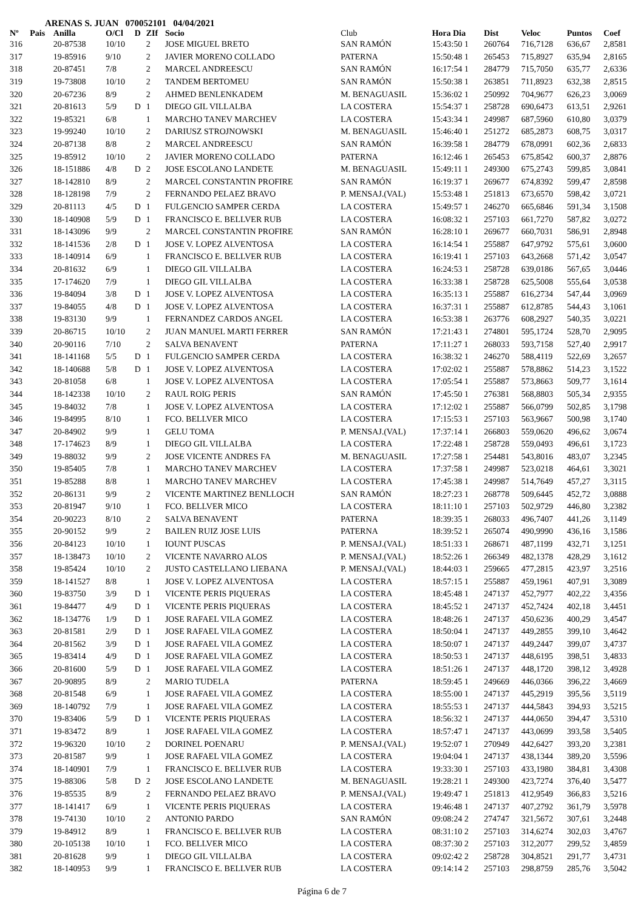ARENAS S. JUAN 070052101 04/04/2021
| Nº | Pais | Anilla | O/Cl | D | ZIf | Socio | Club | Hora Dia | Dist | Veloc | Puntos | Coef |
| --- | --- | --- | --- | --- | --- | --- | --- | --- | --- | --- | --- | --- |
| 316 | | 20-87538 | 10/10 | | 2 | JOSE MIGUEL BRETO | SAN RAMÓN | 15:43:50 1 | 260764 | 716,7128 | 636,67 | 2,8581 |
| 317 | | 19-85916 | 9/10 | | 2 | JAVIER MORENO COLLADO | PATERNA | 15:50:48 1 | 265453 | 715,8927 | 635,94 | 2,8165 |
| 318 | | 20-87451 | 7/8 | | 2 | MARCEL ANDREESCU | SAN RAMÓN | 16:17:54 1 | 284779 | 715,7050 | 635,77 | 2,6336 |
| 319 | | 19-73808 | 10/10 | | 2 | TANDEM BERTOMEU | SAN RAMÓN | 15:50:38 1 | 263851 | 711,8923 | 632,38 | 2,8515 |
| 320 | | 20-67236 | 8/9 | | 2 | AHMED BENLENKADEM | M. BENAGUASIL | 15:36:02 1 | 250992 | 704,9677 | 626,23 | 3,0069 |
| 321 | | 20-81613 | 5/9 | D | 1 | DIEGO GIL VILLALBA | LA COSTERA | 15:54:37 1 | 258728 | 690,6473 | 613,51 | 2,9261 |
| 322 | | 19-85321 | 6/8 | | 1 | MARCHO TANEV MARCHEV | LA COSTERA | 15:43:34 1 | 249987 | 687,5960 | 610,80 | 3,0379 |
| 323 | | 19-99240 | 10/10 | | 2 | DARIUSZ STROJNOWSKI | M. BENAGUASIL | 15:46:40 1 | 251272 | 685,2873 | 608,75 | 3,0317 |
| 324 | | 20-87138 | 8/8 | | 2 | MARCEL ANDREESCU | SAN RAMÓN | 16:39:58 1 | 284779 | 678,0991 | 602,36 | 2,6833 |
| 325 | | 19-85912 | 10/10 | | 2 | JAVIER MORENO COLLADO | PATERNA | 16:12:46 1 | 265453 | 675,8542 | 600,37 | 2,8876 |
| 326 | | 18-151886 | 4/8 | D | 2 | JOSE ESCOLANO LANDETE | M. BENAGUASIL | 15:49:11 1 | 249300 | 675,2743 | 599,85 | 3,0841 |
| 327 | | 18-142810 | 8/9 | | 2 | MARCEL CONSTANTIN PROFIRE | SAN RAMÓN | 16:19:37 1 | 269677 | 674,8392 | 599,47 | 2,8598 |
| 328 | | 18-128198 | 7/9 | | 2 | FERNANDO PELAEZ BRAVO | P. MENSAJ.(VAL) | 15:53:48 1 | 251813 | 673,6570 | 598,42 | 3,0721 |
| 329 | | 20-81113 | 4/5 | D | 1 | FULGENCIO SAMPER CERDA | LA COSTERA | 15:49:57 1 | 246270 | 665,6846 | 591,34 | 3,1508 |
| 330 | | 18-140908 | 5/9 | D | 1 | FRANCISCO E. BELLVER RUB | LA COSTERA | 16:08:32 1 | 257103 | 661,7270 | 587,82 | 3,0272 |
| 331 | | 18-143096 | 9/9 | | 2 | MARCEL CONSTANTIN PROFIRE | SAN RAMÓN | 16:28:10 1 | 269677 | 660,7031 | 586,91 | 2,8948 |
| 332 | | 18-141536 | 2/8 | D | 1 | JOSE V. LOPEZ ALVENTOSA | LA COSTERA | 16:14:54 1 | 255887 | 647,9792 | 575,61 | 3,0600 |
| 333 | | 18-140914 | 6/9 | | 1 | FRANCISCO E. BELLVER RUB | LA COSTERA | 16:19:41 1 | 257103 | 643,2668 | 571,42 | 3,0547 |
| 334 | | 20-81632 | 6/9 | | 1 | DIEGO GIL VILLALBA | LA COSTERA | 16:24:53 1 | 258728 | 639,0186 | 567,65 | 3,0446 |
| 335 | | 17-174620 | 7/9 | | 1 | DIEGO GIL VILLALBA | LA COSTERA | 16:33:38 1 | 258728 | 625,5008 | 555,64 | 3,0538 |
| 336 | | 19-84094 | 3/8 | D | 1 | JOSE V. LOPEZ ALVENTOSA | LA COSTERA | 16:35:13 1 | 255887 | 616,2734 | 547,44 | 3,0969 |
| 337 | | 19-84055 | 4/8 | D | 1 | JOSE V. LOPEZ ALVENTOSA | LA COSTERA | 16:37:31 1 | 255887 | 612,8785 | 544,43 | 3,1061 |
| 338 | | 19-83130 | 9/9 | | 1 | FERNANDEZ CARDOS ANGEL | LA COSTERA | 16:53:38 1 | 263776 | 608,2927 | 540,35 | 3,0221 |
| 339 | | 20-86715 | 10/10 | | 2 | JUAN MANUEL MARTI FERRER | SAN RAMÓN | 17:21:43 1 | 274801 | 595,1724 | 528,70 | 2,9095 |
| 340 | | 20-90116 | 7/10 | | 2 | SALVA BENAVENT | PATERNA | 17:11:27 1 | 268033 | 593,7158 | 527,40 | 2,9917 |
| 341 | | 18-141168 | 5/5 | D | 1 | FULGENCIO SAMPER CERDA | LA COSTERA | 16:38:32 1 | 246270 | 588,4119 | 522,69 | 3,2657 |
| 342 | | 18-140688 | 5/8 | D | 1 | JOSE V. LOPEZ ALVENTOSA | LA COSTERA | 17:02:02 1 | 255887 | 578,8862 | 514,23 | 3,1522 |
| 343 | | 20-81058 | 6/8 | | 1 | JOSE V. LOPEZ ALVENTOSA | LA COSTERA | 17:05:54 1 | 255887 | 573,8663 | 509,77 | 3,1614 |
| 344 | | 18-142338 | 10/10 | | 2 | RAUL ROIG PERIS | SAN RAMÓN | 17:45:50 1 | 276381 | 568,8803 | 505,34 | 2,9355 |
| 345 | | 19-84032 | 7/8 | | 1 | JOSE V. LOPEZ ALVENTOSA | LA COSTERA | 17:12:02 1 | 255887 | 566,0799 | 502,85 | 3,1798 |
| 346 | | 19-84995 | 8/10 | | 1 | FCO. BELLVER MICO | LA COSTERA | 17:15:53 1 | 257103 | 563,9667 | 500,98 | 3,1740 |
| 347 | | 20-84902 | 9/9 | | 1 | GELU TOMA | P. MENSAJ.(VAL) | 17:37:14 1 | 266803 | 559,0620 | 496,62 | 3,0674 |
| 348 | | 17-174623 | 8/9 | | 1 | DIEGO GIL VILLALBA | LA COSTERA | 17:22:48 1 | 258728 | 559,0493 | 496,61 | 3,1723 |
| 349 | | 19-88032 | 9/9 | | 2 | JOSE VICENTE ANDRES FA | M. BENAGUASIL | 17:27:58 1 | 254481 | 543,8016 | 483,07 | 3,2345 |
| 350 | | 19-85405 | 7/8 | | 1 | MARCHO TANEV MARCHEV | LA COSTERA | 17:37:58 1 | 249987 | 523,0218 | 464,61 | 3,3021 |
| 351 | | 19-85288 | 8/8 | | 1 | MARCHO TANEV MARCHEV | LA COSTERA | 17:45:38 1 | 249987 | 514,7649 | 457,27 | 3,3115 |
| 352 | | 20-86131 | 9/9 | | 2 | VICENTE MARTINEZ BENLLOCH | SAN RAMÓN | 18:27:23 1 | 268778 | 509,6445 | 452,72 | 3,0888 |
| 353 | | 20-81947 | 9/10 | | 1 | FCO. BELLVER MICO | LA COSTERA | 18:11:10 1 | 257103 | 502,9729 | 446,80 | 3,2382 |
| 354 | | 20-90223 | 8/10 | | 2 | SALVA BENAVENT | PATERNA | 18:39:35 1 | 268033 | 496,7407 | 441,26 | 3,1149 |
| 355 | | 20-90152 | 9/9 | | 2 | BAILEN RUIZ JOSE LUIS | PATERNA | 18:39:52 1 | 265074 | 490,9990 | 436,16 | 3,1586 |
| 356 | | 20-84123 | 10/10 | | 1 | IOUNT PUSCAS | P. MENSAJ.(VAL) | 18:51:33 1 | 268671 | 487,1199 | 432,71 | 3,1251 |
| 357 | | 18-138473 | 10/10 | | 2 | VICENTE NAVARRO ALOS | P. MENSAJ.(VAL) | 18:52:26 1 | 266349 | 482,1378 | 428,29 | 3,1612 |
| 358 | | 19-85424 | 10/10 | | 2 | JUSTO CASTELLANO LIEBANA | P. MENSAJ.(VAL) | 18:44:03 1 | 259665 | 477,2815 | 423,97 | 3,2516 |
| 359 | | 18-141527 | 8/8 | | 1 | JOSE V. LOPEZ ALVENTOSA | LA COSTERA | 18:57:15 1 | 255887 | 459,1961 | 407,91 | 3,3089 |
| 360 | | 19-83750 | 3/9 | D | 1 | VICENTE PERIS PIQUERAS | LA COSTERA | 18:45:48 1 | 247137 | 452,7977 | 402,22 | 3,4356 |
| 361 | | 19-84477 | 4/9 | D | 1 | VICENTE PERIS PIQUERAS | LA COSTERA | 18:45:52 1 | 247137 | 452,7424 | 402,18 | 3,4451 |
| 362 | | 18-134776 | 1/9 | D | 1 | JOSE RAFAEL VILA GOMEZ | LA COSTERA | 18:48:26 1 | 247137 | 450,6236 | 400,29 | 3,4547 |
| 363 | | 20-81581 | 2/9 | D | 1 | JOSE RAFAEL VILA GOMEZ | LA COSTERA | 18:50:04 1 | 247137 | 449,2855 | 399,10 | 3,4642 |
| 364 | | 20-81562 | 3/9 | D | 1 | JOSE RAFAEL VILA GOMEZ | LA COSTERA | 18:50:07 1 | 247137 | 449,2447 | 399,07 | 3,4737 |
| 365 | | 19-83414 | 4/9 | D | 1 | JOSE RAFAEL VILA GOMEZ | LA COSTERA | 18:50:53 1 | 247137 | 448,6195 | 398,51 | 3,4833 |
| 366 | | 20-81600 | 5/9 | D | 1 | JOSE RAFAEL VILA GOMEZ | LA COSTERA | 18:51:26 1 | 247137 | 448,1720 | 398,12 | 3,4928 |
| 367 | | 20-90895 | 8/9 | | 2 | MARIO TUDELA | PATERNA | 18:59:45 1 | 249669 | 446,0366 | 396,22 | 3,4669 |
| 368 | | 20-81548 | 6/9 | | 1 | JOSE RAFAEL VILA GOMEZ | LA COSTERA | 18:55:00 1 | 247137 | 445,2919 | 395,56 | 3,5119 |
| 369 | | 18-140792 | 7/9 | | 1 | JOSE RAFAEL VILA GOMEZ | LA COSTERA | 18:55:53 1 | 247137 | 444,5843 | 394,93 | 3,5215 |
| 370 | | 19-83406 | 5/9 | D | 1 | VICENTE PERIS PIQUERAS | LA COSTERA | 18:56:32 1 | 247137 | 444,0650 | 394,47 | 3,5310 |
| 371 | | 19-83472 | 8/9 | | 1 | JOSE RAFAEL VILA GOMEZ | LA COSTERA | 18:57:47 1 | 247137 | 443,0699 | 393,58 | 3,5405 |
| 372 | | 19-96320 | 10/10 | | 2 | DORINEL POENARU | P. MENSAJ.(VAL) | 19:52:07 1 | 270949 | 442,6427 | 393,20 | 3,2381 |
| 373 | | 20-81587 | 9/9 | | 1 | JOSE RAFAEL VILA GOMEZ | LA COSTERA | 19:04:04 1 | 247137 | 438,1344 | 389,20 | 3,5596 |
| 374 | | 18-140901 | 7/9 | | 1 | FRANCISCO E. BELLVER RUB | LA COSTERA | 19:33:30 1 | 257103 | 433,1980 | 384,81 | 3,4308 |
| 375 | | 19-88306 | 5/8 | D | 2 | JOSE ESCOLANO LANDETE | M. BENAGUASIL | 19:28:21 1 | 249300 | 423,7274 | 376,40 | 3,5477 |
| 376 | | 19-85535 | 8/9 | | 2 | FERNANDO PELAEZ BRAVO | P. MENSAJ.(VAL) | 19:49:47 1 | 251813 | 412,9549 | 366,83 | 3,5216 |
| 377 | | 18-141417 | 6/9 | | 1 | VICENTE PERIS PIQUERAS | LA COSTERA | 19:46:48 1 | 247137 | 407,2792 | 361,79 | 3,5978 |
| 378 | | 19-74130 | 10/10 | | 2 | ANTONIO PARDO | SAN RAMÓN | 09:08:24 2 | 274747 | 321,5672 | 307,61 | 3,2448 |
| 379 | | 19-84912 | 8/9 | | 1 | FRANCISCO E. BELLVER RUB | LA COSTERA | 08:31:10 2 | 257103 | 314,6274 | 302,03 | 3,4767 |
| 380 | | 20-105138 | 10/10 | | 1 | FCO. BELLVER MICO | LA COSTERA | 08:37:30 2 | 257103 | 312,2077 | 299,52 | 3,4859 |
| 381 | | 20-81628 | 9/9 | | 1 | DIEGO GIL VILLALBA | LA COSTERA | 09:02:42 2 | 258728 | 304,8521 | 291,77 | 3,4731 |
| 382 | | 18-140953 | 9/9 | | 1 | FRANCISCO E. BELLVER RUB | LA COSTERA | 09:14:14 2 | 257103 | 298,8759 | 285,76 | 3,5042 |
Página 6 de 7